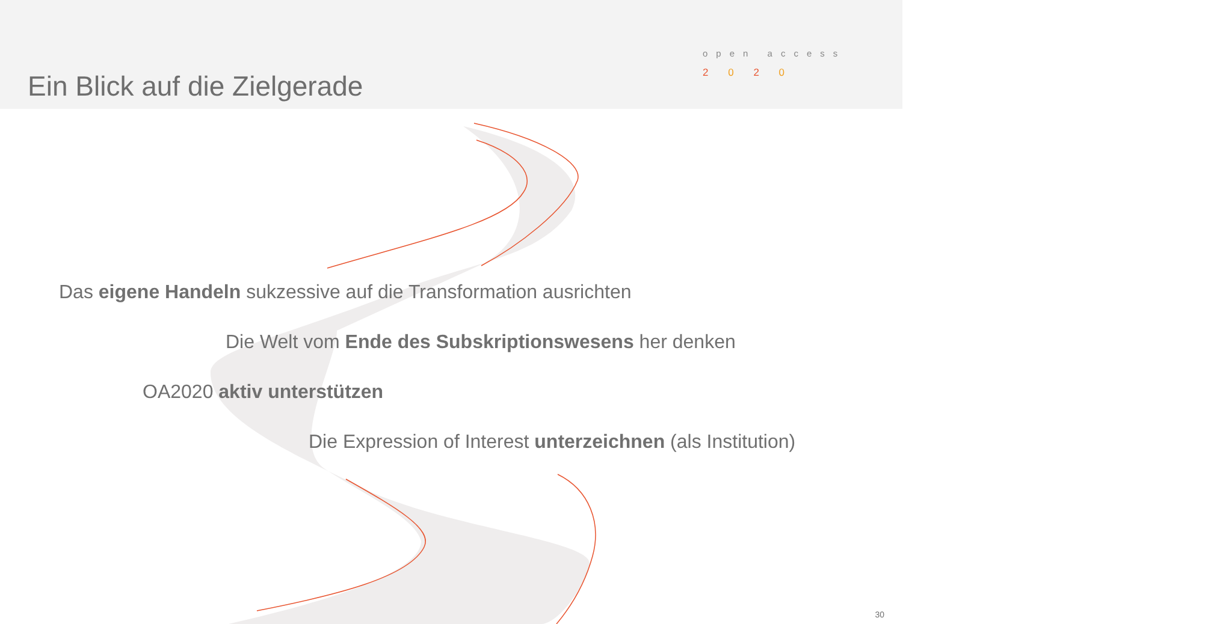Ein Blick auf die Zielgerade
open access
2 0 2 0
Das eigene Handeln sukzessive auf die Transformation ausrichten
Die Welt vom Ende des Subskriptionswesens her denken
OA2020 aktiv unterstützen
Die Expression of Interest unterzeichnen (als Institution)
30